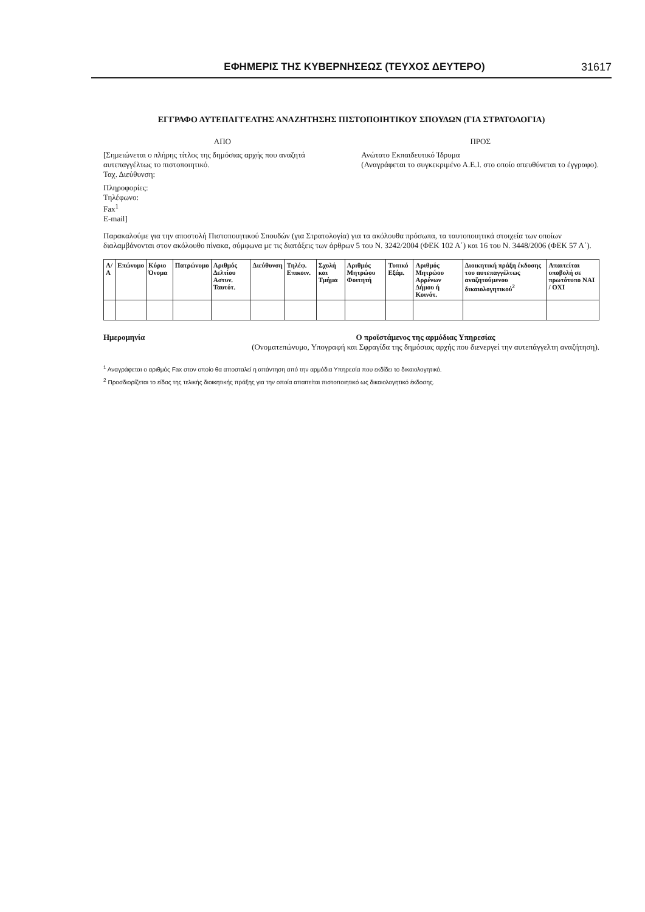ΕΦΗΜΕΡΙΣ ΤΗΣ ΚΥΒΕΡΝΗΣΕΩΣ (ΤΕΥΧΟΣ ΔΕΥΤΕΡΟ) 31617
ΕΓΓΡΑΦΟ ΑΥΤΕΠΑΓΓΕΛΤΗΣ ΑΝΑΖΗΤΗΣΗΣ ΠΙΣΤΟΠΟΙΗΤΙΚΟΥ ΣΠΟΥΔΩΝ (ΓΙΑ ΣΤΡΑΤΟΛΟΓΙΑ)
ΑΠΟ
[Σημειώνεται ο πλήρης τίτλος της δημόσιας αρχής που αναζητά αυτεπαγγέλτως το πιστοποιητικό.
Ταχ. Διεύθυνση:
Πληροφορίες:
Τηλέφωνο:
Fax<sup>1</sup>
E-mail]
ΠΡΟΣ
Ανώτατο Εκπαιδευτικό Ίδρυμα
(Αναγράφεται το συγκεκριμένο Α.Ε.Ι. στο οποίο απευθύνεται το έγγραφο).
Παρακαλούμε για την αποστολή Πιστοποιητικού Σπουδών (για Στρατολογία) για τα ακόλουθα πρόσωπα, τα ταυτοποιητικά στοιχεία των οποίων διαλαμβάνονται στον ακόλουθο πίνακα, σύμφωνα με τις διατάξεις των άρθρων 5 του Ν. 3242/2004 (ΦΕΚ 102 Α΄) και 16 του Ν. 3448/2006 (ΦΕΚ 57 Α΄).
| Α/Α | Επώνυμο | Κύριο Όνομα | Πατρώνυμο | Αριθμός Δελτίου Αστυν. Ταυτότ. | Διεύθυνση | Τηλέφ. Επικοιν. | Σχολή και Τμήμα | Αριθμός Μητρώου Φοιτητή | Τυπικό Εξάμ. | Αριθμός Μητρώου Αρρένων Δήμου ή Κοινότ. | Διοικητική πράξη έκδοσης του αυτεπαγγέλτως αναζητούμενου δικαιολογητικού<sup>2</sup> | Απαιτείται υποβολή σε πρωτότυπο ΝΑΙ / ΟΧΙ |
| --- | --- | --- | --- | --- | --- | --- | --- | --- | --- | --- | --- | --- |
Ημερομηνία Ο προϊστάμενος της αρμόδιας Υπηρεσίας
(Ονοματεπώνυμο, Υπογραφή και Σφραγίδα της δημόσιας αρχής που διενεργεί την αυτεπάγγελτη αναζήτηση).
<sup>1</sup> Αναγράφεται ο αριθμός Fax στον οποίο θα αποσταλεί η απάντηση από την αρμόδια Υπηρεσία που εκδίδει το δικαιολογητικό.
<sup>2</sup> Προσδιορίζεται το είδος της τελικής διοικητικής πράξης για την οποία απαιτείται πιστοποιητικό ως δικαιολογητικό έκδοσης.